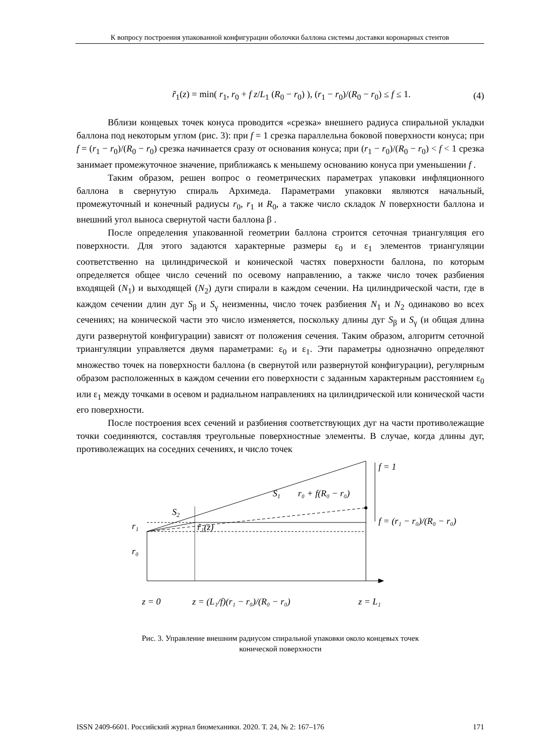К вопросу построения упакованной конфигурации оболочки баллона системы доставки коронарных стентов
r̃<sub>1</sub>(z) = min( r<sub>1</sub>, r<sub>0</sub> + f z/L<sub>1</sub> (R<sub>0</sub> − r<sub>0</sub>) ), (r<sub>1</sub> − r<sub>0</sub>)/(R<sub>0</sub> − r<sub>0</sub>) ≤ f ≤ 1. (4)
Вблизи концевых точек конуса проводится «срезка» внешнего радиуса спиральной укладки баллона под некоторым углом (рис. 3): при f = 1 срезка параллельна боковой поверхности конуса; при f = (r<sub>1</sub> − r<sub>0</sub>)/(R<sub>0</sub> − r<sub>0</sub>) срезка начинается сразу от основания конуса; при (r<sub>1</sub> − r<sub>0</sub>)/(R<sub>0</sub> − r<sub>0</sub>) < f < 1 срезка занимает промежуточное значение, приближаясь к меньшему основанию конуса при уменьшении f .
Таким образом, решен вопрос о геометрических параметрах упаковки инфляционного баллона в свернутую спираль Архимеда. Параметрами упаковки являются начальный, промежуточный и конечный радиусы r<sub>0</sub>, r<sub>1</sub> и R<sub>0</sub>, а также число складок N поверхности баллона и внешний угол выноса свернутой части баллона β .
После определения упакованной геометрии баллона строится сеточная триангуляция его поверхности. Для этого задаются характерные размеры ε<sub>0</sub> и ε<sub>1</sub> элементов триангуляции соответственно на цилиндрической и конической частях поверхности баллона, по которым определяется общее число сечений по осевому направлению, а также число точек разбиения входящей (N<sub>1</sub>) и выходящей (N<sub>2</sub>) дуги спирали в каждом сечении. На цилиндрической части, где в каждом сечении длин дуг S<sub>β</sub> и S<sub>γ</sub> неизменны, число точек разбиения N<sub>1</sub> и N<sub>2</sub> одинаково во всех сечениях; на конической части это число изменяется, поскольку длины дуг S<sub>β</sub> и S<sub>γ</sub> (и общая длина дуги развернутой конфигурации) зависят от положения сечения. Таким образом, алгоритм сеточной триангуляции управляется двумя параметрами: ε<sub>0</sub> и ε<sub>1</sub>. Эти параметры однозначно определяют множество точек на поверхности баллона (в свернутой или развернутой конфигурации), регулярным образом расположенных в каждом сечении его поверхности с заданным характерным расстоянием ε<sub>0</sub> или ε<sub>1</sub> между точками в осевом и радиальном направлениях на цилиндрической или конической части его поверхности.
После построения всех сечений и разбиения соответствующих дуг на части противолежащие точки соединяются, составляя треугольные поверхностные элементы. В случае, когда длины дуг, противолежащих на соседних сечениях, и число точек
f = 1
S1
r₀ + f(R₀ − r₀)
S2
r₁
r̃₁(z)
r₀
f = (r₁ − r₀)/(R₀ − r₀)
z = 0
z = (L₁/f)(r₁ − r₀)/(R₀ − r₀)
z = L₁
Рис. 3. Управление внешним радиусом спиральной упаковки около концевых точек
конической поверхности
ISSN 2409-6601. Российский журнал биомеханики. 2020. Т. 24, № 2: 167–176 171